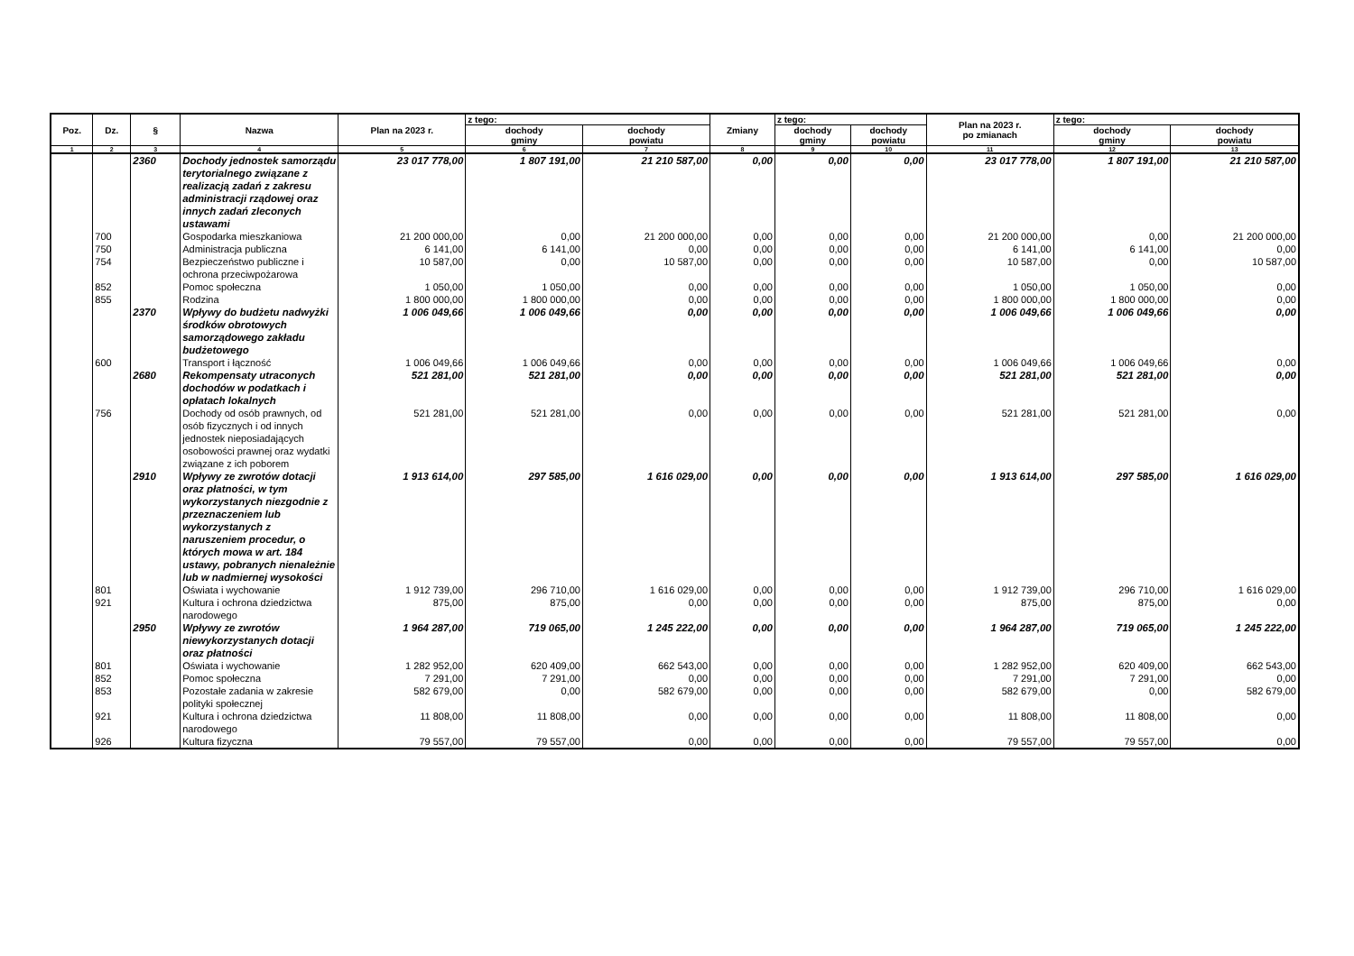| Poz. | Dz. | § | Nazwa | Plan na 2023 r. | z tego: | | Zmiany | z tego: | | Plan na 2023 r. po zmianach | z tego: | |
| --- | --- | --- | --- | --- | --- | --- | --- | --- | --- | --- | --- | --- |
| | | | | | dochody gminy | dochody powiatu | | dochody gminy | dochody powiatu | | dochody gminy | dochody powiatu |
| 1 | 2 | 3 | 4 | 5 | 6 | 7 | 8 | 9 | 10 | 11 | 12 | 13 |
| | | 2360 | Dochody jednostek samorządu terytorialnego związane z realizacją zadań z zakresu administracji rządowej oraz innych zadań zleconych ustawami | 23 017 778,00 | 1 807 191,00 | 21 210 587,00 | 0,00 | 0,00 | 0,00 | 23 017 778,00 | 1 807 191,00 | 21 210 587,00 |
| | 700 | | Gospodarka mieszkaniowa | 21 200 000,00 | 0,00 | 21 200 000,00 | 0,00 | 0,00 | 0,00 | 21 200 000,00 | 0,00 | 21 200 000,00 |
| | 750 | | Administracja publiczna | 6 141,00 | 6 141,00 | 0,00 | 0,00 | 0,00 | 0,00 | 6 141,00 | 6 141,00 | 0,00 |
| | 754 | | Bezpieczeństwo publiczne i ochrona przeciwpożarowa | 10 587,00 | 0,00 | 10 587,00 | 0,00 | 0,00 | 0,00 | 10 587,00 | 0,00 | 10 587,00 |
| | 852 | | Pomoc społeczna | 1 050,00 | 1 050,00 | 0,00 | 0,00 | 0,00 | 0,00 | 1 050,00 | 1 050,00 | 0,00 |
| | 855 | | Rodzina | 1 800 000,00 | 1 800 000,00 | 0,00 | 0,00 | 0,00 | 0,00 | 1 800 000,00 | 1 800 000,00 | 0,00 |
| | | 2370 | Wpływy do budżetu nadwyżki środków obrotowych samorządowego zakładu budżetowego | 1 006 049,66 | 1 006 049,66 | 0,00 | 0,00 | 0,00 | 0,00 | 1 006 049,66 | 1 006 049,66 | 0,00 |
| | 600 | | Transport i łączność | 1 006 049,66 | 1 006 049,66 | 0,00 | 0,00 | 0,00 | 0,00 | 1 006 049,66 | 1 006 049,66 | 0,00 |
| | | 2680 | Rekompensaty utraconych dochodów w podatkach i opłatach lokalnych | 521 281,00 | 521 281,00 | 0,00 | 0,00 | 0,00 | 0,00 | 521 281,00 | 521 281,00 | 0,00 |
| | 756 | | Dochody od osób prawnych, od osób fizycznych i od innych jednostek nieposiadających osobowości prawnej oraz wydatki związane z ich poborem | 521 281,00 | 521 281,00 | 0,00 | 0,00 | 0,00 | 0,00 | 521 281,00 | 521 281,00 | 0,00 |
| | | 2910 | Wpływy ze zwrotów dotacji oraz płatności, w tym wykorzystanych niezgodnie z przeznaczeniem lub wykorzystanych z naruszeniem procedur, o których mowa w art. 184 ustawy, pobranych nienależnie lub w nadmiernej wysokości | 1 913 614,00 | 297 585,00 | 1 616 029,00 | 0,00 | 0,00 | 0,00 | 1 913 614,00 | 297 585,00 | 1 616 029,00 |
| | 801 | | Oświata i wychowanie | 1 912 739,00 | 296 710,00 | 1 616 029,00 | 0,00 | 0,00 | 0,00 | 1 912 739,00 | 296 710,00 | 1 616 029,00 |
| | 921 | | Kultura i ochrona dziedzictwa narodowego | 875,00 | 875,00 | 0,00 | 0,00 | 0,00 | 0,00 | 875,00 | 875,00 | 0,00 |
| | | 2950 | Wpływy ze zwrotów niewykorzystanych dotacji oraz płatności | 1 964 287,00 | 719 065,00 | 1 245 222,00 | 0,00 | 0,00 | 0,00 | 1 964 287,00 | 719 065,00 | 1 245 222,00 |
| | 801 | | Oświata i wychowanie | 1 282 952,00 | 620 409,00 | 662 543,00 | 0,00 | 0,00 | 0,00 | 1 282 952,00 | 620 409,00 | 662 543,00 |
| | 852 | | Pomoc społeczna | 7 291,00 | 7 291,00 | 0,00 | 0,00 | 0,00 | 0,00 | 7 291,00 | 7 291,00 | 0,00 |
| | 853 | | Pozostałe zadania w zakresie polityki społecznej | 582 679,00 | 0,00 | 582 679,00 | 0,00 | 0,00 | 0,00 | 582 679,00 | 0,00 | 582 679,00 |
| | 921 | | Kultura i ochrona dziedzictwa narodowego | 11 808,00 | 11 808,00 | 0,00 | 0,00 | 0,00 | 0,00 | 11 808,00 | 11 808,00 | 0,00 |
| | 926 | | Kultura fizyczna | 79 557,00 | 79 557,00 | 0,00 | 0,00 | 0,00 | 0,00 | 79 557,00 | 79 557,00 | 0,00 |